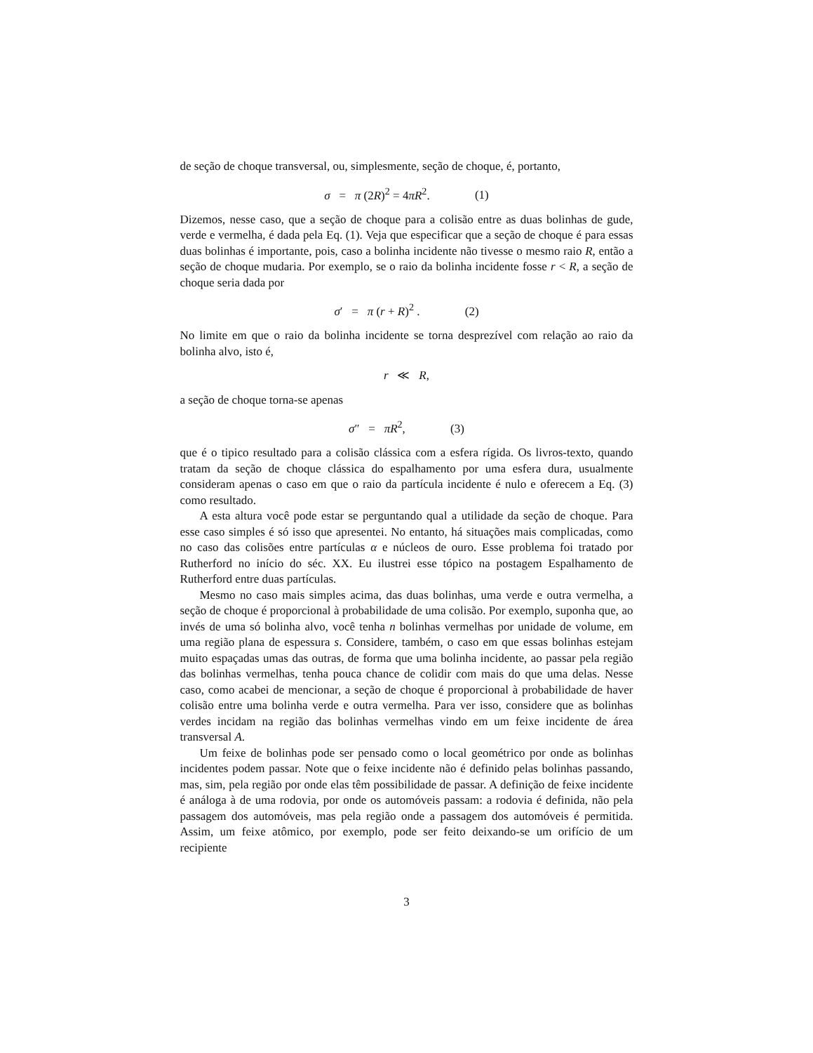de seção de choque transversal, ou, simplesmente, seção de choque, é, portanto,
σ = π (2R)<sup>2</sup> = 4πR<sup>2</sup>. (1)
Dizemos, nesse caso, que a seção de choque para a colisão entre as duas bolinhas de gude, verde e vermelha, é dada pela Eq. (1). Veja que especificar que a seção de choque é para essas duas bolinhas é importante, pois, caso a bolinha incidente não tivesse o mesmo raio R, então a seção de choque mudaria. Por exemplo, se o raio da bolinha incidente fosse r < R, a seção de choque seria dada por
σ′ = π (r + R)<sup>2</sup> . (2)
No limite em que o raio da bolinha incidente se torna desprezível com relação ao raio da bolinha alvo, isto é,
r ≪ R,
a seção de choque torna-se apenas
σ″ = πR<sup>2</sup>, (3)
que é o tipico resultado para a colisão clássica com a esfera rígida. Os livros-texto, quando tratam da seção de choque clássica do espalhamento por uma esfera dura, usualmente consideram apenas o caso em que o raio da partícula incidente é nulo e oferecem a Eq. (3) como resultado.
A esta altura você pode estar se perguntando qual a utilidade da seção de choque. Para esse caso simples é só isso que apresentei. No entanto, há situações mais complicadas, como no caso das colisões entre partículas α e núcleos de ouro. Esse problema foi tratado por Rutherford no início do séc. XX. Eu ilustrei esse tópico na postagem Espalhamento de Rutherford entre duas partículas.
Mesmo no caso mais simples acima, das duas bolinhas, uma verde e outra vermelha, a seção de choque é proporcional à probabilidade de uma colisão. Por exemplo, suponha que, ao invés de uma só bolinha alvo, você tenha n bolinhas vermelhas por unidade de volume, em uma região plana de espessura s. Considere, também, o caso em que essas bolinhas estejam muito espaçadas umas das outras, de forma que uma bolinha incidente, ao passar pela região das bolinhas vermelhas, tenha pouca chance de colidir com mais do que uma delas. Nesse caso, como acabei de mencionar, a seção de choque é proporcional à probabilidade de haver colisão entre uma bolinha verde e outra vermelha. Para ver isso, considere que as bolinhas verdes incidam na região das bolinhas vermelhas vindo em um feixe incidente de área transversal A.
Um feixe de bolinhas pode ser pensado como o local geométrico por onde as bolinhas incidentes podem passar. Note que o feixe incidente não é definido pelas bolinhas passando, mas, sim, pela região por onde elas têm possibilidade de passar. A definição de feixe incidente é análoga à de uma rodovia, por onde os automóveis passam: a rodovia é definida, não pela passagem dos automóveis, mas pela região onde a passagem dos automóveis é permitida. Assim, um feixe atômico, por exemplo, pode ser feito deixando-se um orifício de um recipiente
3